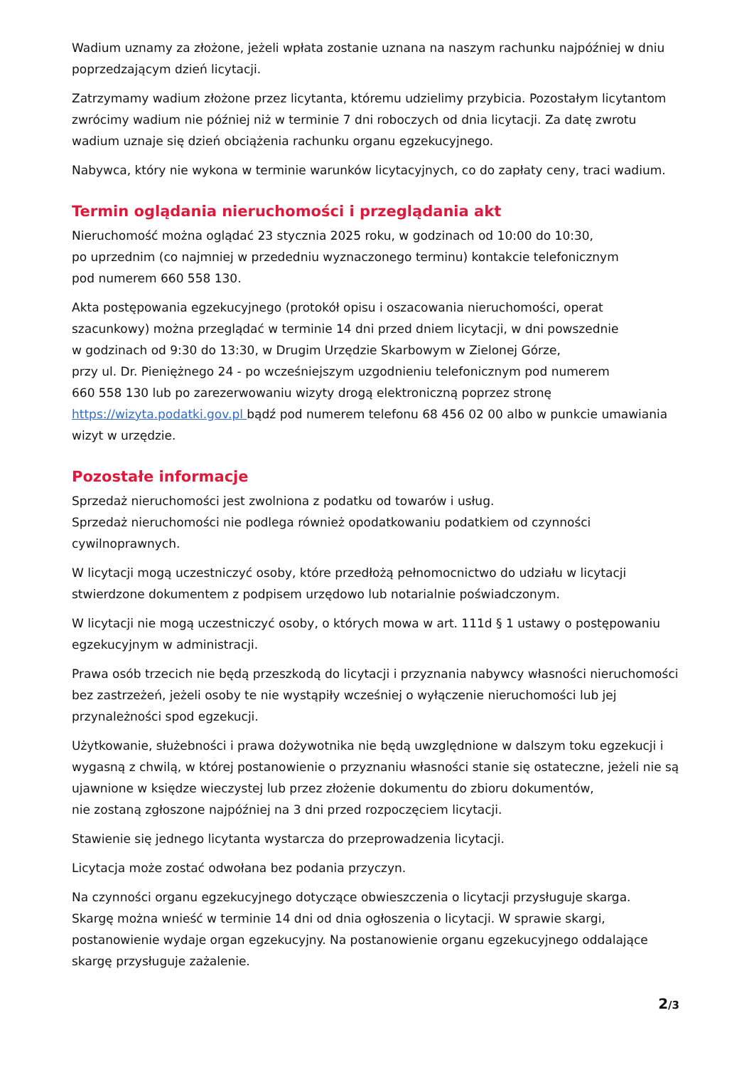Wadium uznamy za złożone, jeżeli wpłata zostanie uznana na naszym rachunku najpóźniej w dniu poprzedzającym dzień licytacji.
Zatrzymamy wadium złożone przez licytanta, któremu udzielimy przybicia. Pozostałym licytantom zwrócimy wadium nie później niż w terminie 7 dni roboczych od dnia licytacji. Za datę zwrotu wadium uznaje się dzień obciążenia rachunku organu egzekucyjnego.
Nabywca, który nie wykona w terminie warunków licytacyjnych, co do zapłaty ceny, traci wadium.
Termin oglądania nieruchomości i przeglądania akt
Nieruchomość można oglądać 23 stycznia 2025 roku, w godzinach od 10:00 do 10:30,
po uprzednim (co najmniej w przededniu wyznaczonego terminu) kontakcie telefonicznym
pod numerem 660 558 130.
Akta postępowania egzekucyjnego (protokół opisu i oszacowania nieruchomości, operat szacunkowy) można przeglądać w terminie 14 dni przed dniem licytacji, w dni powszednie
w godzinach od 9:30 do 13:30, w Drugim Urzędzie Skarbowym w Zielonej Górze,
przy ul. Dr. Pieniężnego 24 - po wcześniejszym uzgodnieniu telefonicznym pod numerem
660 558 130 lub po zarezerwowaniu wizyty drogą elektroniczną poprzez stronę
https://wizyta.podatki.gov.pl bądź pod numerem telefonu 68 456 02 00 albo w punkcie umawiania wizyt w urzędzie.
Pozostałe informacje
Sprzedaż nieruchomości jest zwolniona z podatku od towarów i usług.
Sprzedaż nieruchomości nie podlega również opodatkowaniu podatkiem od czynności cywilnoprawnych.
W licytacji mogą uczestniczyć osoby, które przedłożą pełnomocnictwo do udziału w licytacji stwierdzone dokumentem z podpisem urzędowo lub notarialnie poświadczonym.
W licytacji nie mogą uczestniczyć osoby, o których mowa w art. 111d § 1 ustawy o postępowaniu egzekucyjnym w administracji.
Prawa osób trzecich nie będą przeszkodą do licytacji i przyznania nabywcy własności nieruchomości bez zastrzeżeń, jeżeli osoby te nie wystąpiły wcześniej o wyłączenie nieruchomości lub jej przynależności spod egzekucji.
Użytkowanie, służebności i prawa dożywotnika nie będą uwzględnione w dalszym toku egzekucji i wygasną z chwilą, w której postanowienie o przyznaniu własności stanie się ostateczne, jeżeli nie są ujawnione w księdze wieczystej lub przez złożenie dokumentu do zbioru dokumentów,
nie zostaną zgłoszone najpóźniej na 3 dni przed rozpoczęciem licytacji.
Stawienie się jednego licytanta wystarcza do przeprowadzenia licytacji.
Licytacja może zostać odwołana bez podania przyczyn.
Na czynności organu egzekucyjnego dotyczące obwieszczenia o licytacji przysługuje skarga.
Skargę można wnieść w terminie 14 dni od dnia ogłoszenia o licytacji. W sprawie skargi, postanowienie wydaje organ egzekucyjny. Na postanowienie organu egzekucyjnego oddalające skargę przysługuje zażalenie.
2/3